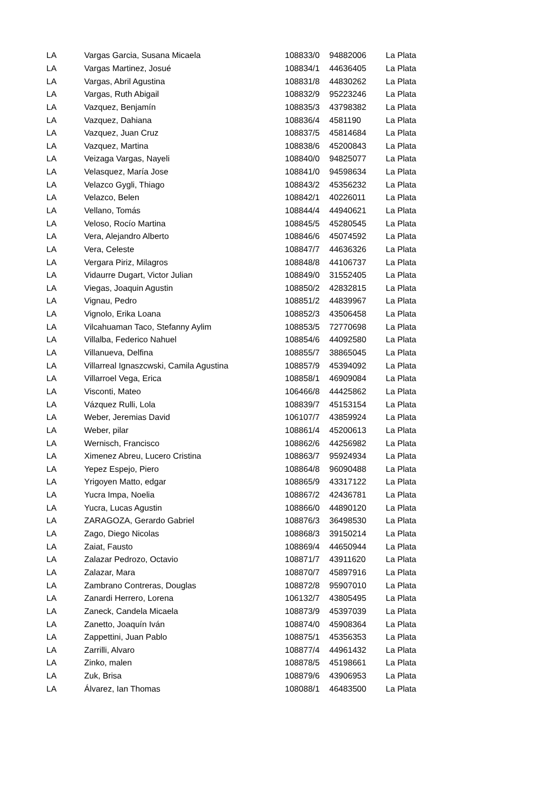| LA | Vargas Garcia, Susana Micaela | 108833/0 | 94882006 | La Plata |
| LA | Vargas Martinez, Josué | 108834/1 | 44636405 | La Plata |
| LA | Vargas, Abril Agustina | 108831/8 | 44830262 | La Plata |
| LA | Vargas, Ruth Abigail | 108832/9 | 95223246 | La Plata |
| LA | Vazquez, Benjamín | 108835/3 | 43798382 | La Plata |
| LA | Vazquez, Dahiana | 108836/4 | 4581190 | La Plata |
| LA | Vazquez, Juan Cruz | 108837/5 | 45814684 | La Plata |
| LA | Vazquez, Martina | 108838/6 | 45200843 | La Plata |
| LA | Veizaga Vargas, Nayeli | 108840/0 | 94825077 | La Plata |
| LA | Velasquez, María Jose | 108841/0 | 94598634 | La Plata |
| LA | Velazco Gygli, Thiago | 108843/2 | 45356232 | La Plata |
| LA | Velazco, Belen | 108842/1 | 40226011 | La Plata |
| LA | Vellano, Tomás | 108844/4 | 44940621 | La Plata |
| LA | Veloso, Rocío Martina | 108845/5 | 45280545 | La Plata |
| LA | Vera, Alejandro Alberto | 108846/6 | 45074592 | La Plata |
| LA | Vera, Celeste | 108847/7 | 44636326 | La Plata |
| LA | Vergara Piriz, Milagros | 108848/8 | 44106737 | La Plata |
| LA | Vidaurre Dugart, Victor Julian | 108849/0 | 31552405 | La Plata |
| LA | Viegas, Joaquin Agustin | 108850/2 | 42832815 | La Plata |
| LA | Vignau, Pedro | 108851/2 | 44839967 | La Plata |
| LA | Vignolo, Erika Loana | 108852/3 | 43506458 | La Plata |
| LA | Vilcahuaman Taco, Stefanny Aylim | 108853/5 | 72770698 | La Plata |
| LA | Villalba, Federico Nahuel | 108854/6 | 44092580 | La Plata |
| LA | Villanueva, Delfina | 108855/7 | 38865045 | La Plata |
| LA | Villarreal Ignaszcwski, Camila Agustina | 108857/9 | 45394092 | La Plata |
| LA | Villarroel Vega, Erica | 108858/1 | 46909084 | La Plata |
| LA | Visconti, Mateo | 106466/8 | 44425862 | La Plata |
| LA | Vázquez Rulli, Lola | 108839/7 | 45153154 | La Plata |
| LA | Weber, Jeremias David | 106107/7 | 43859924 | La Plata |
| LA | Weber, pilar | 108861/4 | 45200613 | La Plata |
| LA | Wernisch, Francisco | 108862/6 | 44256982 | La Plata |
| LA | Ximenez Abreu, Lucero Cristina | 108863/7 | 95924934 | La Plata |
| LA | Yepez Espejo, Piero | 108864/8 | 96090488 | La Plata |
| LA | Yrigoyen Matto, edgar | 108865/9 | 43317122 | La Plata |
| LA | Yucra Impa, Noelia | 108867/2 | 42436781 | La Plata |
| LA | Yucra, Lucas Agustin | 108866/0 | 44890120 | La Plata |
| LA | ZARAGOZA, Gerardo Gabriel | 108876/3 | 36498530 | La Plata |
| LA | Zago, Diego Nicolas | 108868/3 | 39150214 | La Plata |
| LA | Zaiat, Fausto | 108869/4 | 44650944 | La Plata |
| LA | Zalazar Pedrozo, Octavio | 108871/7 | 43911620 | La Plata |
| LA | Zalazar, Mara | 108870/7 | 45897916 | La Plata |
| LA | Zambrano Contreras, Douglas | 108872/8 | 95907010 | La Plata |
| LA | Zanardi Herrero, Lorena | 106132/7 | 43805495 | La Plata |
| LA | Zaneck, Candela Micaela | 108873/9 | 45397039 | La Plata |
| LA | Zanetto, Joaquín Iván | 108874/0 | 45908364 | La Plata |
| LA | Zappettini, Juan Pablo | 108875/1 | 45356353 | La Plata |
| LA | Zarrilli, Alvaro | 108877/4 | 44961432 | La Plata |
| LA | Zinko, malen | 108878/5 | 45198661 | La Plata |
| LA | Zuk, Brisa | 108879/6 | 43906953 | La Plata |
| LA | Álvarez, Ian Thomas | 108088/1 | 46483500 | La Plata |